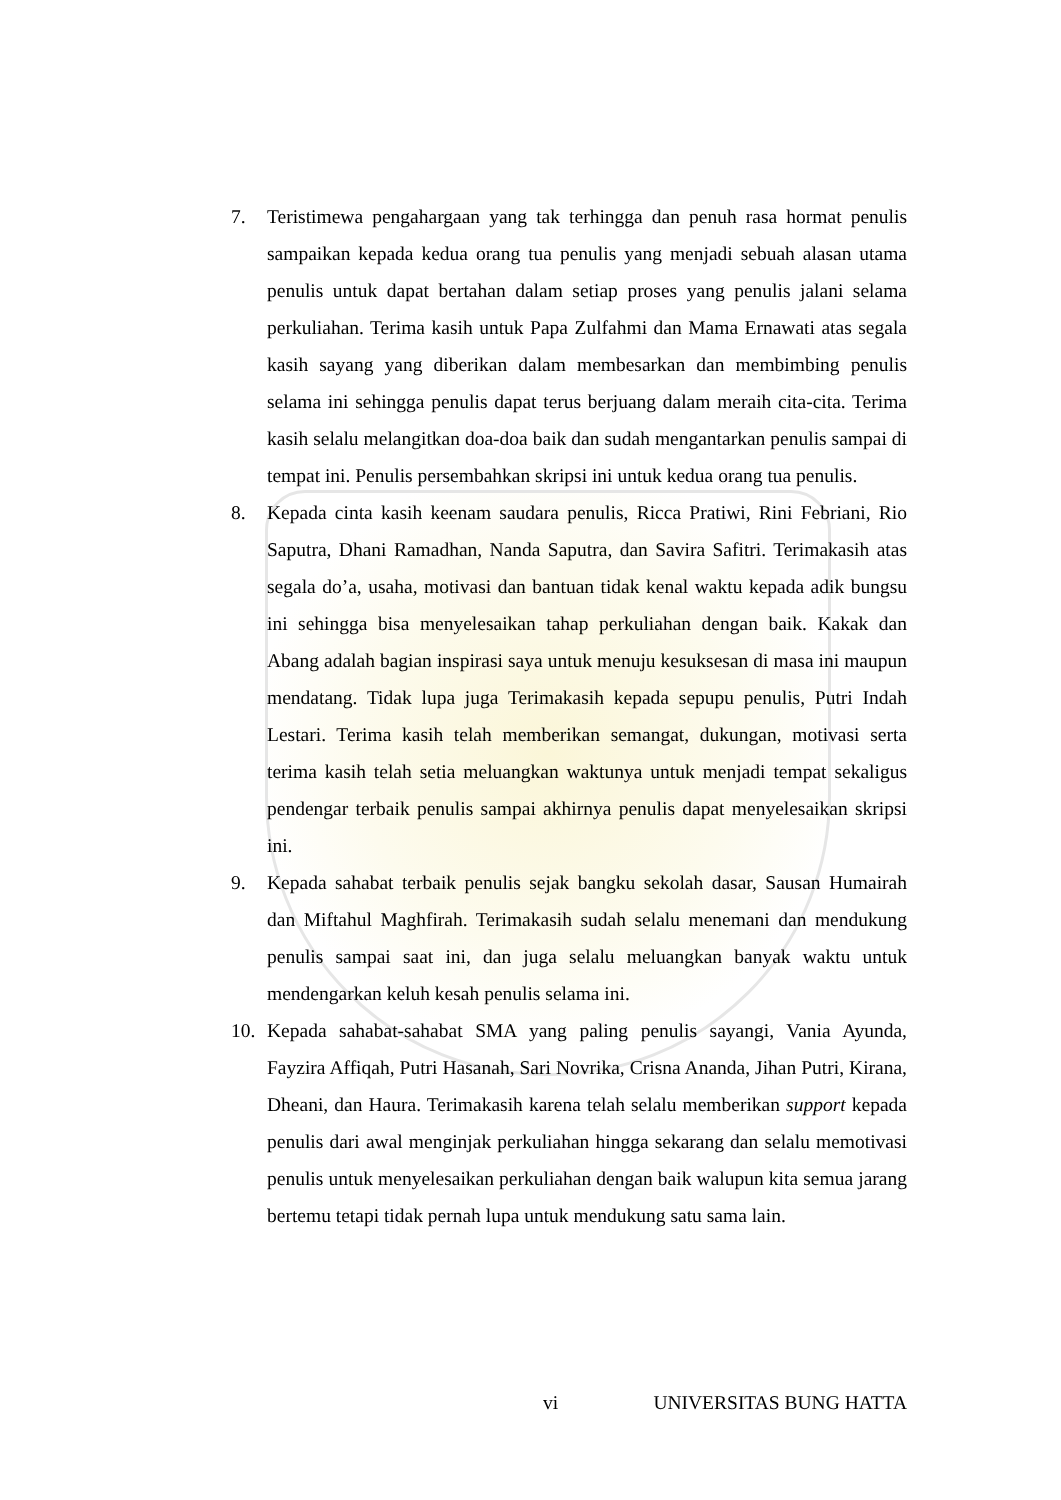7. Teristimewa pengahargaan yang tak terhingga dan penuh rasa hormat penulis sampaikan kepada kedua orang tua penulis yang menjadi sebuah alasan utama penulis untuk dapat bertahan dalam setiap proses yang penulis jalani selama perkuliahan. Terima kasih untuk Papa Zulfahmi dan Mama Ernawati atas segala kasih sayang yang diberikan dalam membesarkan dan membimbing penulis selama ini sehingga penulis dapat terus berjuang dalam meraih cita-cita. Terima kasih selalu melangitkan doa-doa baik dan sudah mengantarkan penulis sampai di tempat ini. Penulis persembahkan skripsi ini untuk kedua orang tua penulis.
8. Kepada cinta kasih keenam saudara penulis, Ricca Pratiwi, Rini Febriani, Rio Saputra, Dhani Ramadhan, Nanda Saputra, dan Savira Safitri. Terimakasih atas segala do’a, usaha, motivasi dan bantuan tidak kenal waktu kepada adik bungsu ini sehingga bisa menyelesaikan tahap perkuliahan dengan baik. Kakak dan Abang adalah bagian inspirasi saya untuk menuju kesuksesan di masa ini maupun mendatang. Tidak lupa juga Terimakasih kepada sepupu penulis, Putri Indah Lestari. Terima kasih telah memberikan semangat, dukungan, motivasi serta terima kasih telah setia meluangkan waktunya untuk menjadi tempat sekaligus pendengar terbaik penulis sampai akhirnya penulis dapat menyelesaikan skripsi ini.
9. Kepada sahabat terbaik penulis sejak bangku sekolah dasar, Sausan Humairah dan Miftahul Maghfirah. Terimakasih sudah selalu menemani dan mendukung penulis sampai saat ini, dan juga selalu meluangkan banyak waktu untuk mendengarkan keluh kesah penulis selama ini.
10. Kepada sahabat-sahabat SMA yang paling penulis sayangi, Vania Ayunda, Fayzira Affiqah, Putri Hasanah, Sari Novrika, Crisna Ananda, Jihan Putri, Kirana, Dheani, dan Haura. Terimakasih karena telah selalu memberikan support kepada penulis dari awal menginjak perkuliahan hingga sekarang dan selalu memotivasi penulis untuk menyelesaikan perkuliahan dengan baik walupun kita semua jarang bertemu tetapi tidak pernah lupa untuk mendukung satu sama lain.
vi UNIVERSITAS BUNG HATTA